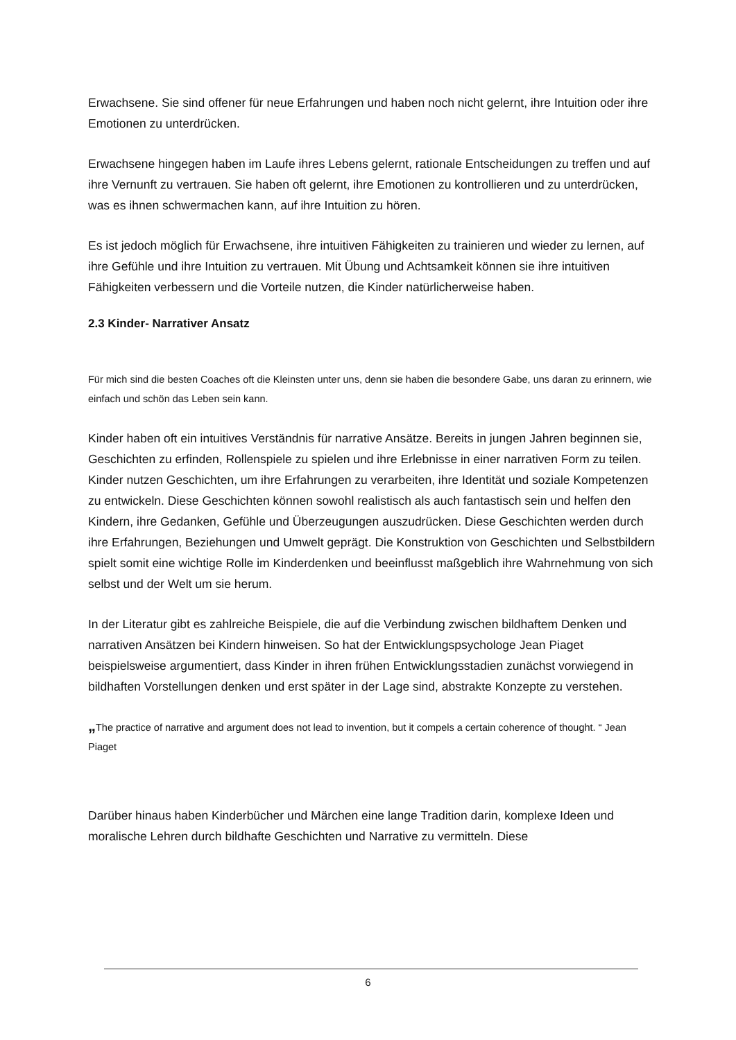Erwachsene. Sie sind offener für neue Erfahrungen und haben noch nicht gelernt, ihre Intuition oder ihre Emotionen zu unterdrücken.
Erwachsene hingegen haben im Laufe ihres Lebens gelernt, rationale Entscheidungen zu treffen und auf ihre Vernunft zu vertrauen. Sie haben oft gelernt, ihre Emotionen zu kontrollieren und zu unterdrücken, was es ihnen schwermachen kann, auf ihre Intuition zu hören.
Es ist jedoch möglich für Erwachsene, ihre intuitiven Fähigkeiten zu trainieren und wieder zu lernen, auf ihre Gefühle und ihre Intuition zu vertrauen. Mit Übung und Achtsamkeit können sie ihre intuitiven Fähigkeiten verbessern und die Vorteile nutzen, die Kinder natürlicherweise haben.
2.3 Kinder- Narrativer Ansatz
Für mich sind die besten Coaches oft die Kleinsten unter uns, denn sie haben die besondere Gabe, uns daran zu erinnern, wie einfach und schön das Leben sein kann.
Kinder haben oft ein intuitives Verständnis für narrative Ansätze. Bereits in jungen Jahren beginnen sie, Geschichten zu erfinden, Rollenspiele zu spielen und ihre Erlebnisse in einer narrativen Form zu teilen. Kinder nutzen Geschichten, um ihre Erfahrungen zu verarbeiten, ihre Identität und soziale Kompetenzen zu entwickeln. Diese Geschichten können sowohl realistisch als auch fantastisch sein und helfen den Kindern, ihre Gedanken, Gefühle und Überzeugungen auszudrücken. Diese Geschichten werden durch ihre Erfahrungen, Beziehungen und Umwelt geprägt. Die Konstruktion von Geschichten und Selbstbildern spielt somit eine wichtige Rolle im Kinderdenken und beeinflusst maßgeblich ihre Wahrnehmung von sich selbst und der Welt um sie herum.
In der Literatur gibt es zahlreiche Beispiele, die auf die Verbindung zwischen bildhaftem Denken und narrativen Ansätzen bei Kindern hinweisen. So hat der Entwicklungspsychologe Jean Piaget beispielsweise argumentiert, dass Kinder in ihren frühen Entwicklungsstadien zunächst vorwiegend in bildhaften Vorstellungen denken und erst später in der Lage sind, abstrakte Konzepte zu verstehen.
„The practice of narrative and argument does not lead to invention, but it compels a certain coherence of thought. “ Jean Piaget
Darüber hinaus haben Kinderbücher und Märchen eine lange Tradition darin, komplexe Ideen und moralische Lehren durch bildhafte Geschichten und Narrative zu vermitteln. Diese
6